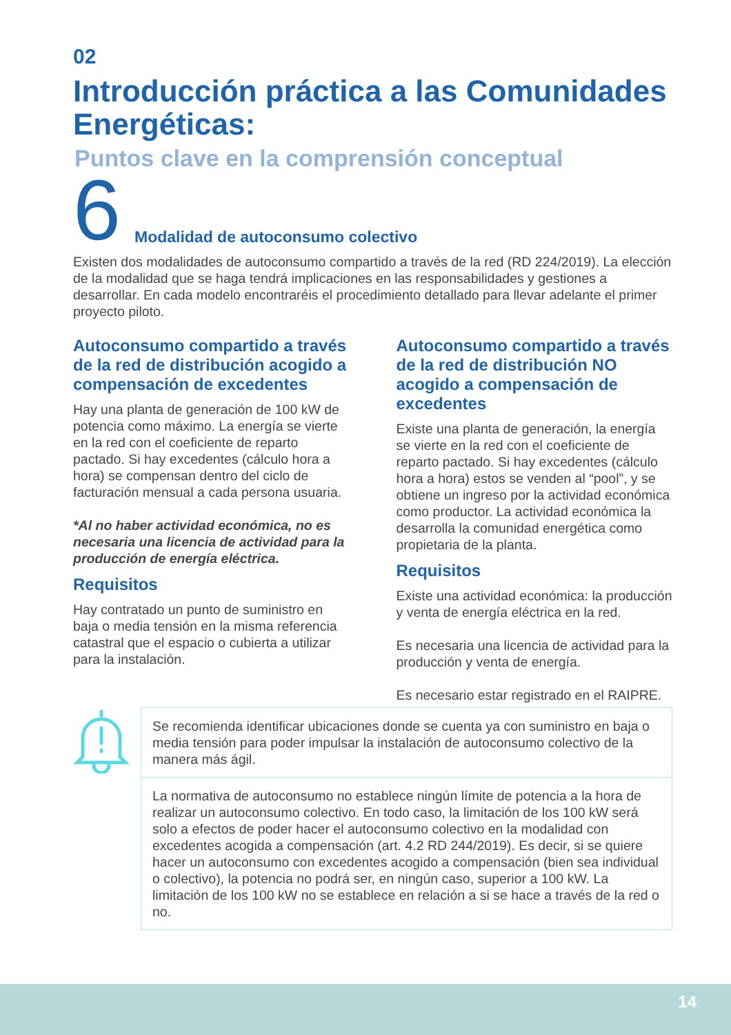02
Introducción práctica a las Comunidades Energéticas:
Puntos clave en la comprensión conceptual
6 Modalidad de autoconsumo colectivo
Existen dos modalidades de autoconsumo compartido a través de la red (RD 224/2019). La elección de la modalidad que se haga tendrá implicaciones en las responsabilidades y gestiones a desarrollar. En cada modelo encontraréis el procedimiento detallado para llevar adelante el primer proyecto piloto.
Autoconsumo compartido a través de la red de distribución acogido a compensación de excedentes
Hay una planta de generación de 100 kW de potencia como máximo. La energía se vierte en la red con el coeficiente de reparto pactado. Si hay excedentes (cálculo hora a hora) se compensan dentro del ciclo de facturación mensual a cada persona usuaria.
*Al no haber actividad económica, no es necesaria una licencia de actividad para la producción de energía eléctrica.
Requisitos
Hay contratado un punto de suministro en baja o media tensión en la misma referencia catastral que el espacio o cubierta a utilizar para la instalación.
Autoconsumo compartido a través de la red de distribución NO acogido a compensación de excedentes
Existe una planta de generación, la energía se vierte en la red con el coeficiente de reparto pactado. Si hay excedentes (cálculo hora a hora) estos se venden al “pool”, y se obtiene un ingreso por la actividad económica como productor. La actividad económica la desarrolla la comunidad energética como propietaria de la planta.
Requisitos
Existe una actividad económica: la producción y venta de energía eléctrica en la red.
Es necesaria una licencia de actividad para la producción y venta de energía.
Es necesario estar registrado en el RAIPRE.
Se recomienda identificar ubicaciones donde se cuenta ya con suministro en baja o media tensión para poder impulsar la instalación de autoconsumo colectivo de la manera más ágil.
La normativa de autoconsumo no establece ningún límite de potencia a la hora de realizar un autoconsumo colectivo. En todo caso, la limitación de los 100 kW será solo a efectos de poder hacer el autoconsumo colectivo en la modalidad con excedentes acogida a compensación (art. 4.2 RD 244/2019). Es decir, si se quiere hacer un autoconsumo con excedentes acogido a compensación (bien sea individual o colectivo), la potencia no podrá ser, en ningún caso, superior a 100 kW. La limitación de los 100 kW no se establece en relación a si se hace a través de la red o no.
14